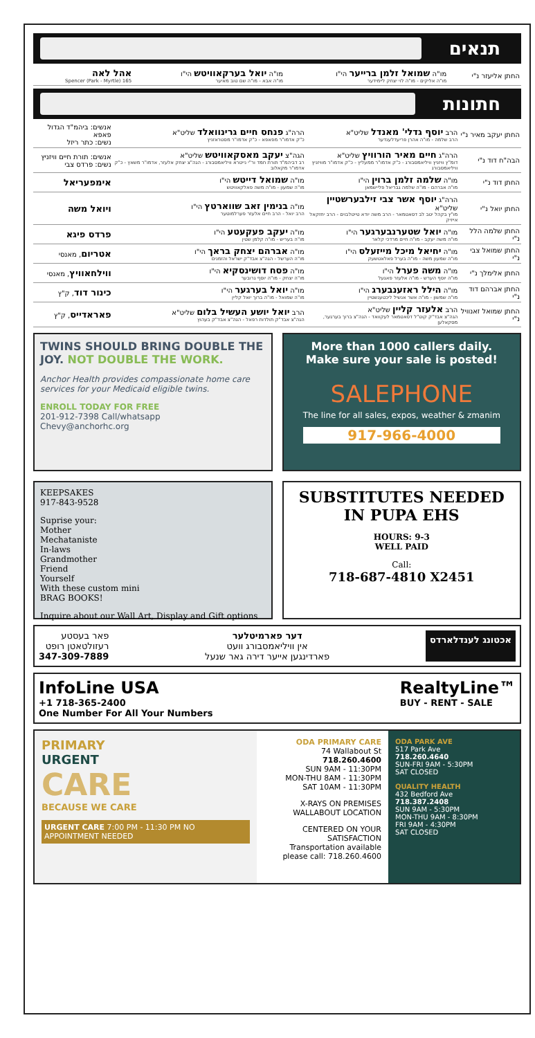תנאים
| החתן אליעזר נ"י | מו"ה שמואל זלמן ברייער הי"ו מו"ה אליקים - מו"ה לוי יצחק ליימידער | מו"ה יואל בערקאוויטש הי"ו מו"ה אבא - מו"ה שם טוב מאיער | אהל לאה 165 Spencer (Park - Myrtle) |
חתונות
| החתן יעקב מאיר נ"י | הרב יוסף גדלי' מאנדל שליט"א הרב שלמה - מו"ה אהרן פריעדלענדער | הרה"ג פנחס חיים גרינוואלד שליט"א כ"ק אדמו"ר מפאפא - כ"ק אדמו"ר מסטראזניץ | אנשים: ביהמ"ד הגדול פאפא נשים: כתר ריזל |
| הבה"ח דוד נ"י | הרה"ג חיים מאיר הורוויץ שליט"א דומ"ץ וויזניץ וויליאמסבורג - כ"ק אדמו"ר ממעליץ - כ"ק אדמו"ר מוויזניץ וויליאמסבורג | הגה"צ יעקב מאסקאוויטש שליט"א רב דביהמ"ד תורת חמד ור"י נייטרא וויליאמסבורג - הגה"צ יצחק אלעזר, אדמו"ר משאץ - כ"ק אדמו"ר מקאלוב | אנשים: תורת חיים וויזניץ נשים: פרדס צבי |
| החתן דוד נ"י | מו"ה שלמה זלמן ברוין הי"ו מו"ה אברהם - מו"ה שלמה גבריאל פליישמאן | מו"ה שמואל דייטש הי"ו מו"ה שמעון - מו"ה משה פאלקאוויטש | אימפעריאל |
| החתן יואל נ"י | הרה"ג יוסף אשר צבי זילבערשטיין שליט"א מו"ץ בקהל יטב לב דסאטמאר - הרב משה יודא טייטלבוים - הרב יחזקאל אייזיק | מו"ה בנימין זאב שווארטץ הי"ו הרב יואל - הרב חיים אלעזר פערלמוטער | ויואל משה |
| החתן שלמה הלל נ"י | מו"ה יואל שטערנבערגער הי"ו מו"ה משה יעקב - מו"ה חיים מרדכי קלאר | מו"ה יעקב פעקעטע הי"ו מו"ה בעריש - מו"ה קלמן שטין | פרדס פיגא |
| החתן שמואל צבי נ"י | מו"ה יחיאל מיכל מייזעלס הי"ו מו"ה שמעון משה - מו"ה בערל פאלאטשעק | מו"ה אברהם יצחק בראך הי"ו מו"ה הערשל - הגה"צ אבד"ק ישראל והזמנים | אטריום , מאנסי |
| החתן אלימלך נ"י | מו"ה משה פערל הי"ו מו"ה יוסף הערש - מו"ה אלעזר פאגעל | מו"ה פסח דושינסקיא הי"ו מו"ה יצחק - מו"ה יוסף גרובער | ווילחאוויץ , מאנסי |
| החתן אברהם דוד נ"י | מו"ה הילל ראזענבערג הי"ו מו"ה שמשון - מו"ה אשר אנשיל ליכטענשטיין | מו"ה יואל בערגער הי"ו מו"ה שמואל - מו"ה ברוך יואל קליין | כינור דוד , ק"ץ |
| החתן שמואל זאנוויל נ"י | הרב אלעזר קליין שליט"א הגה"צ אבד"ק קוט"ל דסאטמאר לעקוואד - הגה"צ ברוך בערגער, מסקאלען | הרב יואל יושע העשיל בלום שליט"א הגה"צ אבד"ק תולדות רפאל - הגה"צ אבד"ק בעהוץ | פאראדייס , ק"ץ |
TWINS SHOULD BRING DOUBLE THE JOY. NOT DOUBLE THE WORK.
Anchor Health provides compassionate home care services for your Medicaid eligible twins.
ENROLL TODAY FOR FREE
201-912-7398 Call/whatsapp
Chevy@anchorhc.org
More than 1000 callers daily.
Make sure your sale is posted!
SALEPHONE
The line for all sales, expos, weather & zmanim
917-966-4000
KEEPSAKES
917-843-9528
Suprise your:
Mother
Mechataniste
In-laws
Grandmother
Friend
Yourself
With these custom mini
BRAG BOOKS!
Inquire about our Wall Art, Display and Gift options
SUBSTITUTES NEEDED IN PUPA EHS
HOURS: 9-3
WELL PAID
Call:
718-687-4810 X2451
אכטונג לענדלארדס
דער פארמיטלער
אין וויליאמסבורג וועט
פארדינגען אייער דירה גאר שנעל
פאר בעסטע
רעזולטאטן רופט
347-309-7889
InfoLine USA
+1 718-365-2400
One Number For All Your Numbers
RealtyLine™
BUY - RENT - SALE
PRIMARY
URGENT
CARE
BECAUSE WE CARE
URGENT CARE 7:00 PM - 11:30 PM NO APPOINTMENT NEEDED
ODA PRIMARY CARE
74 Wallabout St
718.260.4600
SUN 9AM - 11:30PM
MON-THU 8AM - 11:30PM
SAT 10AM - 11:30PM
X-RAYS ON PREMISES
WALLABOUT LOCATION
CENTERED ON YOUR SATISFACTION
Transportation available please call: 718.260.4600
ODA PARK AVE
517 Park Ave
718.260.4640
SUN-FRI 9AM - 5:30PM
SAT CLOSED
QUALITY HEALTH
432 Bedford Ave
718.387.2408
SUN 9AM - 5:30PM
MON-THU 9AM - 8:30PM
FRI 9AM - 4:30PM
SAT CLOSED